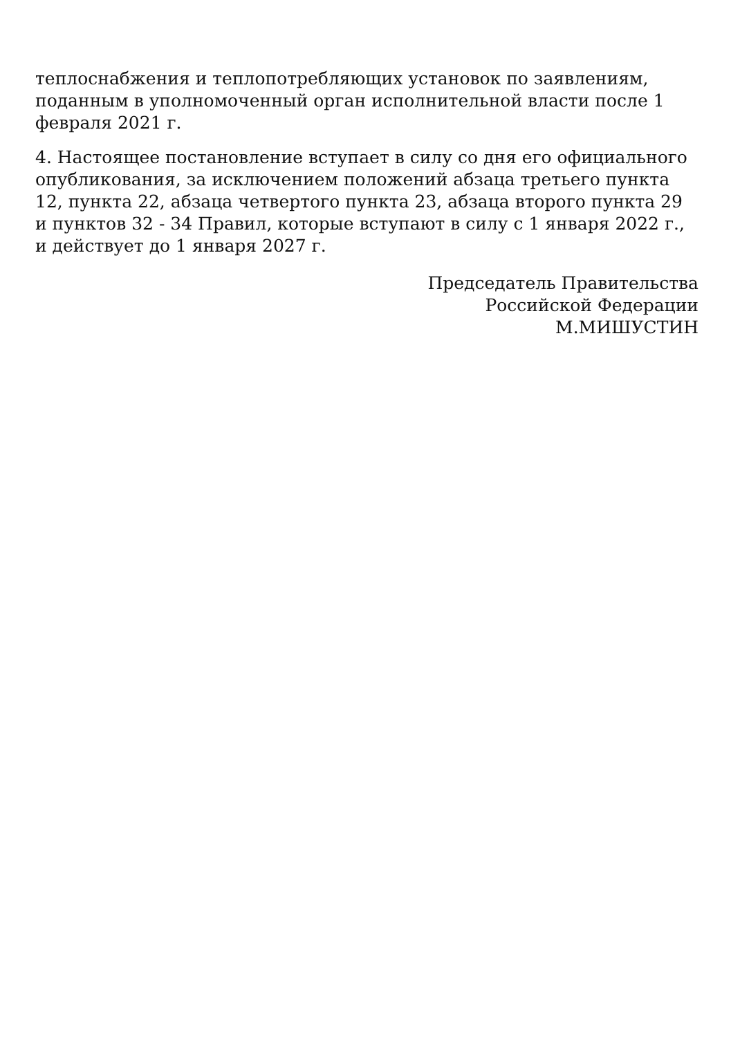теплоснабжения и теплопотребляющих установок по заявлениям, поданным в уполномоченный орган исполнительной власти после 1 февраля 2021 г.
4. Настоящее постановление вступает в силу со дня его официального опубликования, за исключением положений абзаца третьего пункта 12, пункта 22, абзаца четвертого пункта 23, абзаца второго пункта 29 и пунктов 32 - 34 Правил, которые вступают в силу с 1 января 2022 г., и действует до 1 января 2027 г.
Председатель Правительства
Российской Федерации
М.МИШУСТИН